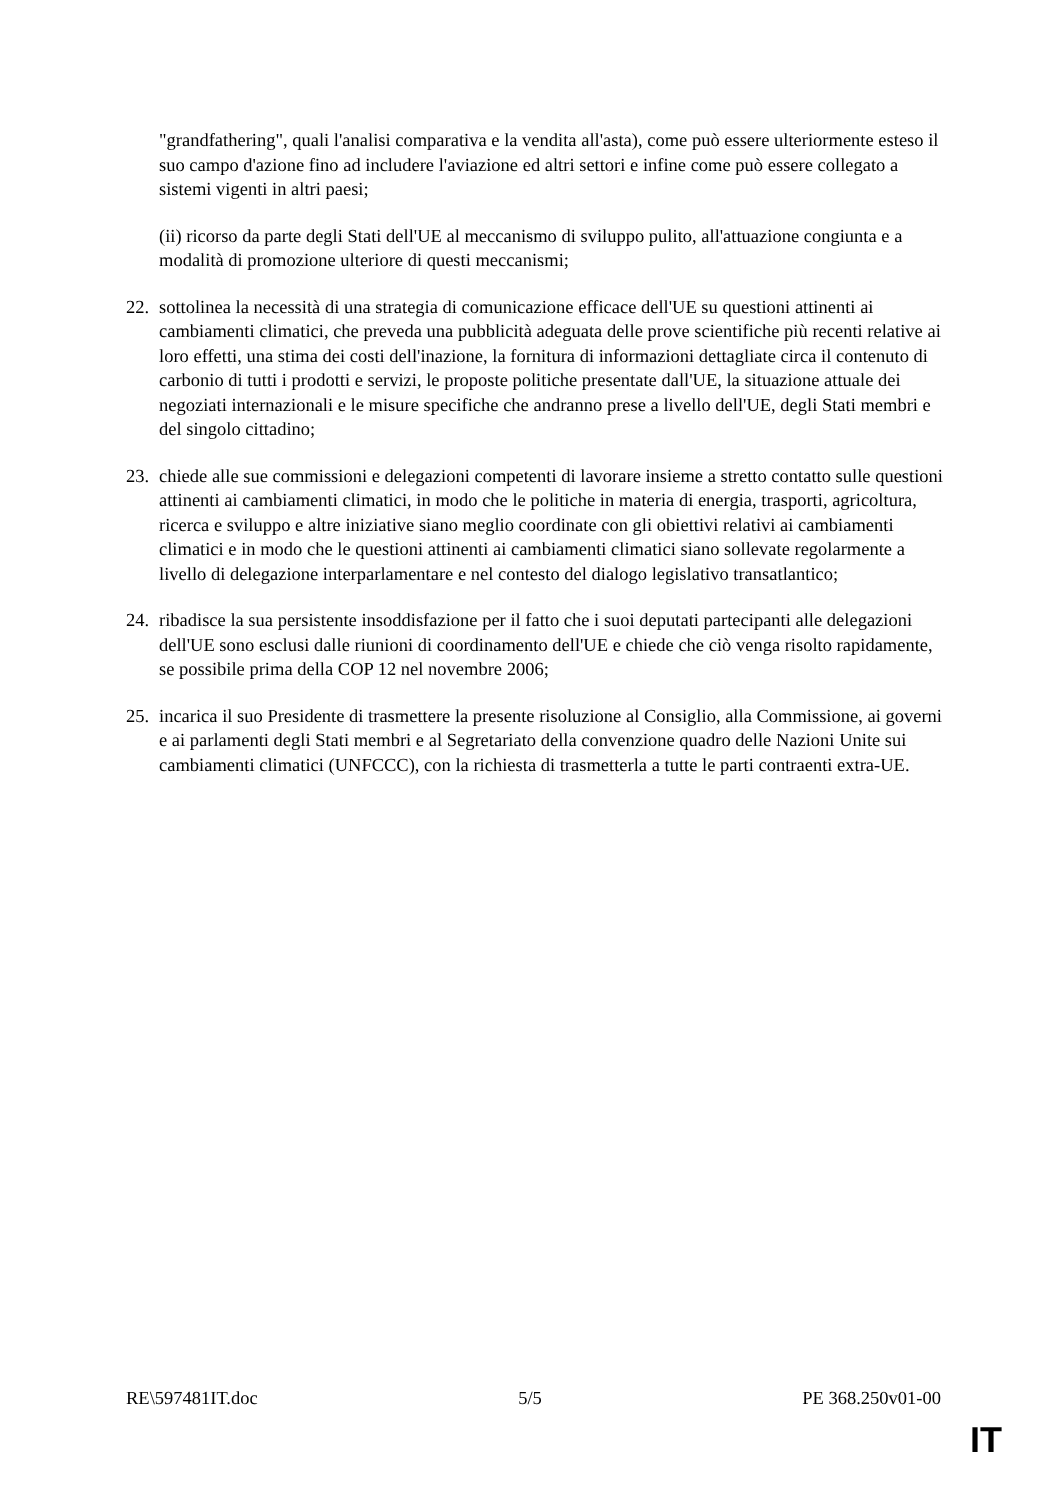"grandfathering", quali l'analisi comparativa e la vendita all'asta), come può essere ulteriormente esteso il suo campo d'azione fino ad includere l'aviazione ed altri settori e infine come può essere collegato a sistemi vigenti in altri paesi;
(ii) ricorso da parte degli Stati dell'UE al meccanismo di sviluppo pulito, all'attuazione congiunta e a modalità di promozione ulteriore di questi meccanismi;
22. sottolinea la necessità di una strategia di comunicazione efficace dell'UE su questioni attinenti ai cambiamenti climatici, che preveda una pubblicità adeguata delle prove scientifiche più recenti relative ai loro effetti, una stima dei costi dell'inazione, la fornitura di informazioni dettagliate circa il contenuto di carbonio di tutti i prodotti e servizi, le proposte politiche presentate dall'UE, la situazione attuale dei negoziati internazionali e le misure specifiche che andranno prese a livello dell'UE, degli Stati membri e del singolo cittadino;
23. chiede alle sue commissioni e delegazioni competenti di lavorare insieme a stretto contatto sulle questioni attinenti ai cambiamenti climatici, in modo che le politiche in materia di energia, trasporti, agricoltura, ricerca e sviluppo e altre iniziative siano meglio coordinate con gli obiettivi relativi ai cambiamenti climatici e in modo che le questioni attinenti ai cambiamenti climatici siano sollevate regolarmente a livello di delegazione interparlamentare e nel contesto del dialogo legislativo transatlantico;
24. ribadisce la sua persistente insoddisfazione per il fatto che i suoi deputati partecipanti alle delegazioni dell'UE sono esclusi dalle riunioni di coordinamento dell'UE e chiede che ciò venga risolto rapidamente, se possibile prima della COP 12 nel novembre 2006;
25. incarica il suo Presidente di trasmettere la presente risoluzione al Consiglio, alla Commissione, ai governi e ai parlamenti degli Stati membri e al Segretariato della convenzione quadro delle Nazioni Unite sui cambiamenti climatici (UNFCCC), con la richiesta di trasmetterla a tutte le parti contraenti extra-UE.
RE\597481IT.doc 5/5 PE 368.250v01-00
IT